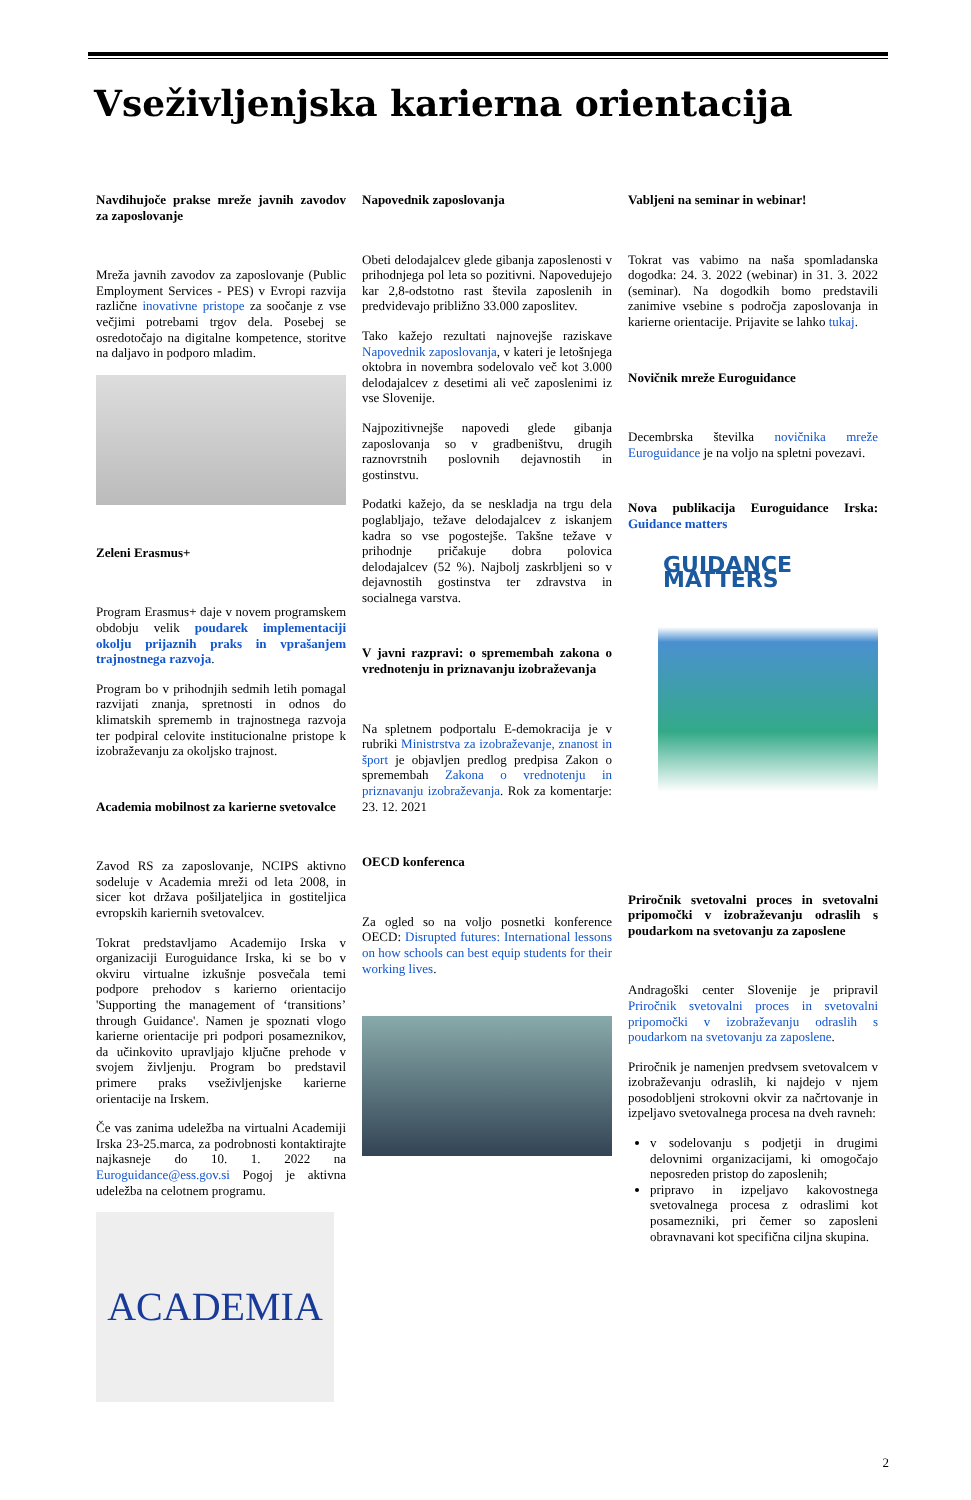Vseživljenjska karierna orientacija
Navdihujoče prakse mreže javnih zavodov za zaposlovanje
Mreža javnih zavodov za zaposlovanje (Public Employment Services - PES) v Evropi razvija različne inovativne pristope za soočanje z vse večjimi potrebami trgov dela. Posebej se osredotočajo na digitalne kompetence, storitve na daljavo in podporo mladim.
Zeleni Erasmus+
Program Erasmus+ daje v novem programskem obdobju velik poudarek implementaciji okolju prijaznih praks in vprašanjem trajnostnega razvoja.
Program bo v prihodnjih sedmih letih pomagal razvijati znanja, spretnosti in odnos do klimatskih sprememb in trajnostnega razvoja ter podpiral celovite institucionalne pristope k izobraževanju za okoljsko trajnost.
Academia mobilnost za karierne svetovalce
Zavod RS za zaposlovanje, NCIPS aktivno sodeluje v Academia mreži od leta 2008, in sicer kot država pošiljateljica in gostiteljica evropskih kariernih svetovalcev.
Tokrat predstavljamo Academijo Irska v organizaciji Euroguidance Irska, ki se bo v okviru virtualne izkušnje posvečala temi podpore prehodov s karierno orientacijo 'Supporting the management of ‘transitions’ through Guidance'. Namen je spoznati vlogo karierne orientacije pri podpori posameznikov, da učinkovito upravljajo ključne prehode v svojem življenju. Program bo predstavil primere praks vseživljenjske karierne orientacije na Irskem.
Če vas zanima udeležba na virtualni Academiji Irska 23-25.marca, za podrobnosti kontaktirajte najkasneje do 10. 1. 2022 na Euroguidance@ess.gov.si Pogoj je aktivna udeležba na celotnem programu.
ACADEMIA
Napovednik zaposlovanja
Obeti delodajalcev glede gibanja zaposlenosti v prihodnjega pol leta so pozitivni. Napovedujejo kar 2,8-odstotno rast števila zaposlenih in predvidevajo približno 33.000 zaposlitev.
Tako kažejo rezultati najnovejše raziskave Napovednik zaposlovanja, v kateri je letošnjega oktobra in novembra sodelovalo več kot 3.000 delodajalcev z desetimi ali več zaposlenimi iz vse Slovenije.
Najpozitivnejše napovedi glede gibanja zaposlovanja so v gradbeništvu, drugih raznovrstnih poslovnih dejavnostih in gostinstvu.
Podatki kažejo, da se neskladja na trgu dela poglabljajo, težave delodajalcev z iskanjem kadra so vse pogostejše. Takšne težave v prihodnje pričakuje dobra polovica delodajalcev (52 %). Najbolj zaskrbljeni so v dejavnostih gostinstva ter zdravstva in socialnega varstva.
V javni razpravi: o spremembah zakona o vrednotenju in priznavanju izobraževanja
Na spletnem podportalu E-demokracija je v rubriki Ministrstva za izobraževanje, znanost in šport je objavljen predlog predpisa Zakon o spremembah Zakona o vrednotenju in priznavanju izobraževanja. Rok za komentarje: 23. 12. 2021
OECD konferenca
Za ogled so na voljo posnetki konference OECD: Disrupted futures: International lessons on how schools can best equip students for their working lives.
Vabljeni na seminar in webinar!
Tokrat vas vabimo na naša spomladanska dogodka: 24. 3. 2022 (webinar) in 31. 3. 2022 (seminar). Na dogodkih bomo predstavili zanimive vsebine s področja zaposlovanja in karierne orientacije. Prijavite se lahko tukaj.
Novičnik mreže Euroguidance
Decembrska številka novičnika mreže Euroguidance je na voljo na spletni povezavi.
Nova publikacija Euroguidance Irska: Guidance matters
GUIDANCE MATTERS
Priročnik svetovalni proces in svetovalni pripomočki v izobraževanju odraslih s poudarkom na svetovanju za zaposlene
Andragoški center Slovenije je pripravil Priročnik svetovalni proces in svetovalni pripomočki v izobraževanju odraslih s poudarkom na svetovanju za zaposlene.
Priročnik je namenjen predvsem svetovalcem v izobraževanju odraslih, ki najdejo v njem posodobljeni strokovni okvir za načrtovanje in izpeljavo svetovalnega procesa na dveh ravneh:
v sodelovanju s podjetji in drugimi delovnimi organizacijami, ki omogočajo neposreden pristop do zaposlenih;
pripravo in izpeljavo kakovostnega svetovalnega procesa z odraslimi kot posamezniki, pri čemer so zaposleni obravnavani kot specifična ciljna skupina.
2